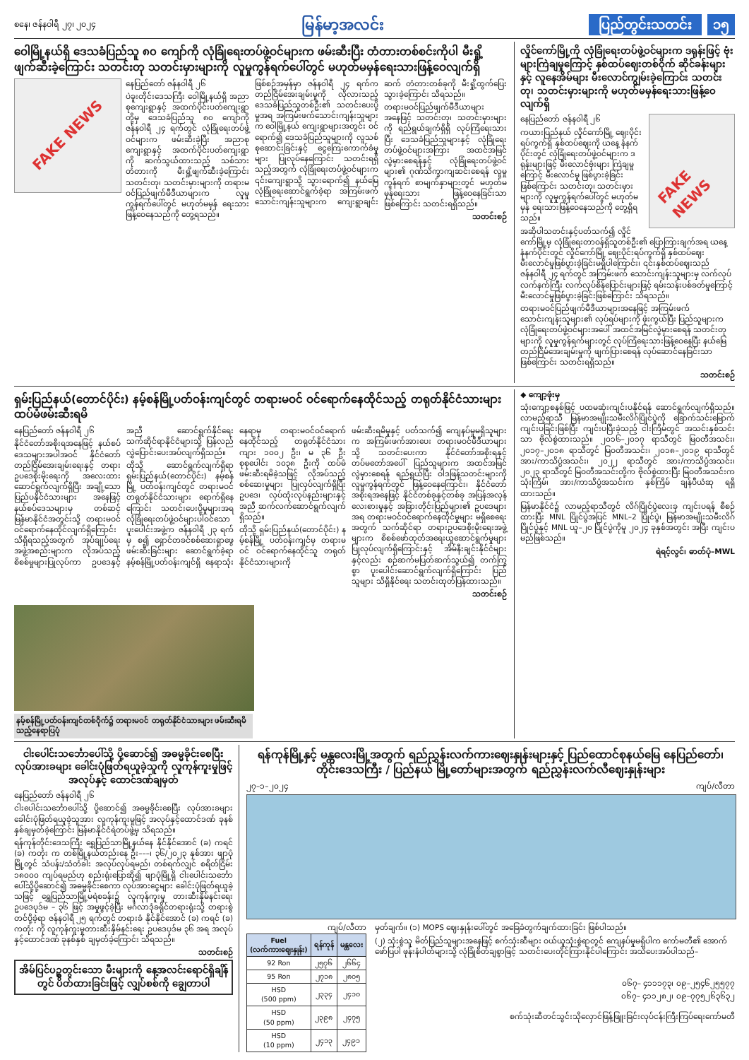စနေ၊ ဇန်နဝါရီ ၂၇၊ ၂၀၂၄ မြန်မာ့အလင်း ပြည်တွင်းသတင်း ၁၅
ဝေါမြို့နယ်ရှိ ဒေသခံပြည်သူ ၈၀ ကျော်ကို လုံခြုံရေးတပ်ဖွဲ့ဝင်များက ဖမ်းဆီးပြီး တံတားတစ်စင်းကိုပါ မီးရှို့ဖျက်ဆီးခဲ့ကြောင်း သတင်းတု သတင်းမှားများကို လူမှုကွန်ရက်ပေါ်တွင် မဟုတ်မမှန်ရေးသားဖြန့်ဝေလျက်ရှိ
FAKE NEWS
နေပြည်တော် ဇန်နဝါရီ ၂၆
ပဲခူးတိုင်းဒေသကြီး ဝေါမြို့နယ်ရှိ အညာစုကျေးရွာနှင့် အထက်ပိုင်းပတ်ကျေးရွာတို့မှ ဒေသခံပြည်သူ ၈၀ ကျော်ကို ဇန်နဝါရီ ၂၄ ရက်တွင် လုံခြုံရေးတပ်ဖွဲ့ဝင်များက ဖမ်းဆီးခဲ့ပြီး အညာစုကျေးရွာနှင့် အထက်ပိုင်းပတ်ကျေးရွာကို ဆက်သွယ်ထားသည့် သစ်သားတံတားကို မီးရှို့ဖျက်ဆီးခဲ့ကြောင်း သတင်းတု၊ သတင်းမှားများကို တရားမဝင်ပြည်ဖျက်မီဒီယာများက လူမှုကွန်ရက်ပေါ်တွင် မဟုတ်မမှန် ရေးသားဖြန့်ဝေနေသည်ကို တွေ့ရသည်။
ဖြစ်စဉ်အမှန်မှာ ဇန်နဝါရီ ၂၄ ရက်က တည်ငြိမ်အေးချမ်းမှုကို လိုလားသည့် ဒေသခံပြည်သူတစ်ဦး၏ သတင်းပေးပို့မှုအရ အကြမ်းဖက်သောင်းကျန်းသူများက ဝေါမြို့နယ် ကျေးရွာများအတွင်း ဝင်ရောက်၍ ဒေသခံပြည်သူများကို လူသစ်စုဆောင်းခြင်းနှင့် ငွေကြေးကောက်ခံမှုများ ပြုလုပ်နေကြောင်း သတင်းရရှိသည့်အတွက် လုံခြုံရေးတပ်ဖွဲ့ဝင်များက ၎င်းကျေးရွာသို့ သွားရောက်၍ နယ်မြေလုံခြုံရေးဆောင်ရွက်ခဲ့ရာ အကြမ်းဖက်သောင်းကျန်းသူများက ကျေးရွာချင်းဆက် တံတားတစ်ခုကို မီးရှို့ထွက်ပြေးသွားခဲ့ကြောင်း သိရသည်။
တရားမဝင်ပြည်ဖျက်မီဒီယာများအနေဖြင့် သတင်းတု၊ သတင်းမှားများကို ရည်ရွယ်ချက်ရှိရှိ လုပ်ကြံရေးသားပြီး ဒေသခံပြည်သူများနှင့် လုံခြုံရေးတပ်ဖွဲ့ဝင်များအကြား အထင်အမြင်လွဲမှားစေရန်နှင့် လုံခြုံရေးတပ်ဖွဲ့ဝင်များ၏ ဂုဏ်သိက္ခာကျဆင်းစေရန် လူမှုကွန်ရက် စာမျက်နှာများတွင် မဟုတ်မမှန်ရေးသား ဖြန့်ဝေနေခြင်းသာဖြစ်ကြောင်း သတင်းရရှိသည်။
သတင်းစဉ်
လှိုင်ကော်မြို့ကို လုံခြုံရေးတပ်ဖွဲ့ဝင်များက ဒရုန်းဖြင့် ဗုံးများကြဲချမှုကြောင့် နှစ်ထပ်ဈေးတစ်ဝိုက် ဆိုင်ခန်းများနှင့် လူနေအိမ်များ မီးလောင်ကျွမ်းခဲ့ကြောင်း သတင်းတု၊ သတင်းမှားများကို မဟုတ်မမှန်ရေးသားဖြန့်ဝေလျက်ရှိ
FAKE NEWS
နေပြည်တော် ဇန်နဝါရီ ၂၆
ကယားပြည်နယ် လှိုင်ကော်မြို့ ဈေးပိုင်းရပ်ကွက်ရှိ နှစ်ထပ်ဈေးကို ယနေ့ နံနက်ပိုင်းတွင် လုံခြုံရေးတပ်ဖွဲ့ဝင်များက ဒရုန်းများဖြင့် မီးလောင်ဗုံးများ ကြဲချမှုကြောင့် မီးလောင်မှု ဖြစ်ပွားခဲ့ခြင်းဖြစ်ကြောင်း သတင်းတု၊ သတင်းမှားများကို လူမှုကွန်ရက်ပေါ်တွင် မဟုတ်မမှန် ရေးသားဖြန့်ဝေနေသည်ကို တွေ့ရှိရသည်။
အဆိုပါသတင်းနှင့်ပတ်သက်၍ လှိုင်ကော်မြို့မှ လုံခြုံရေးတာဝန်ရှိသူတစ်ဦး၏ ပြောကြားချက်အရ ယနေ့ နံနက်ပိုင်းတွင် လှိုင်ကော်မြို့ ဈေးပိုင်းရပ်ကွက်ရှိ နှစ်ထပ်ဈေး မီးလောင်မှုဖြစ်ပွားခဲ့ခြင်းမရှိပါကြောင်း၊ ၎င်းနှစ်ထပ်ဈေးသည် ဇန်နဝါရီ ၂၄ ရက်တွင် အကြမ်းဖက် သောင်းကျန်းသူများမှ လက်လုပ်လက်နက်ကြီး လက်လုပ်စိန်ပြောင်းများဖြင့် ရမ်းသန်းပစ်ခတ်မှုကြောင့် မီးလောင်မှုဖြစ်ပွားခဲ့ခြင်းဖြစ်ကြောင်း သိရသည်။
တရားမဝင်ပြည်ဖျက်မီဒီယာများအနေဖြင့် အကြမ်းဖက်သောင်းကျန်းသူများ၏ လုပ်ရပ်များကို ဖုံးကွယ်ပြီး ပြည်သူများက လုံခြုံရေးတပ်ဖွဲ့ဝင်များအပေါ် အထင်အမြင်လွဲမှားစေရန် သတင်းတုများကို လူမှုကွန်ရက်များတွင် လုပ်ကြံရေးသားဖြန့်ဝေနေပြီး နယ်မြေတည်ငြိမ်အေးချမ်းမှုကို ဖျက်ပြားစေရန် လုပ်ဆောင်နေခြင်းသာဖြစ်ကြောင်း သတင်းရရှိသည်။
သတင်းစဉ်
ရှမ်းပြည်နယ်(တောင်ပိုင်း) နမ့်စန်မြို့ပတ်ဝန်းကျင်တွင် တရားမဝင် ဝင်ရောက်နေထိုင်သည့် တရုတ်နိုင်ငံသားများ ထပ်မံဖမ်းဆီးရမိ
နေပြည်တော် ဇန်နဝါရီ ၂၆
နိုင်ငံတော်အစိုးရအနေဖြင့် နယ်စပ်ဒေသများအပါအဝင် နိုင်ငံတော်တည်ငြိမ်အေးချမ်းရေးနှင့် တရားဥပဒေစိုးမိုးရေးကို အလေးထားဆောင်ရွက်လျက်ရှိပြီး အချို့သော ပြည်ပနိုင်ငံသားများ အနေဖြင့် နယ်စပ်ဒေသများမှ တစ်ဆင့် မြန်မာနိုင်ငံအတွင်းသို့ တရားမဝင် ဝင်ရောက်နေထိုင်လျက်ရှိကြောင်း သိရှိရသည့်အတွက် အုပ်ချုပ်ရေးအဖွဲ့အစည်းများက လိုအပ်သည့် စိစစ်မှုများပြုလုပ်ကာ ဥပဒေနှင့်အညီ ဆောင်ရွက်နိုင်ရေး သက်ဆိုင်ရာနိုင်ငံများသို့ ပြန်လည်လွှဲပြောင်းပေးအပ်လျက်ရှိသည်။
ထိုသို့ ဆောင်ရွက်လျက်ရှိရာ ရှမ်းပြည်နယ်(တောင်ပိုင်း) နမ့်စန်မြို့ ပတ်ဝန်းကျင်တွင် တရားမဝင် တရုတ်နိုင်ငံသားများ ရောက်ရှိနေကြောင်း သတင်းပေးပို့မှုများအရ လုံခြုံရေးတပ်ဖွဲ့ဝင်များပါဝင်သော ပူးပေါင်းအဖွဲ့က ဇန်နဝါရီ ၂၃ ရက်မှ စ၍ ရှောင်တခင်စစ်ဆေးရှာဖွေဖမ်းဆီးခြင်းများ ဆောင်ရွက်ခဲ့ရာ နမ့်စန်မြို့ပတ်ဝန်းကျင်ရှိ နေရာသုံးနေရာမှ တရားမဝင်ဝင်ရောက်နေထိုင်သည့် တရုတ်နိုင်ငံသား ကျား ၁၀၀၂ ဦး၊ မ ၃၆ ဦး စုစုပေါင်း ၁၀၃၈ ဦးကို ထပ်မံဖမ်းဆီးရမိခဲ့သဖြင့် လိုအပ်သည့် စစ်ဆေးမှုများ ပြုလုပ်လျက်ရှိပြီး ဥပဒေ၊ လုပ်ထုံးလုပ်နည်းများနှင့်အညီ ဆက်လက်ဆောင်ရွက်လျက်ရှိသည်။
ထိုသို့ ရှမ်းပြည်နယ်(တောင်ပိုင်း) နမ့်စန်မြို့ ပတ်ဝန်းကျင်မှ တရားမဝင် ဝင်ရောက်နေထိုင်သူ တရုတ်နိုင်ငံသားများကို
ဖမ်းဆီးရမိမှုနှင့် ပတ်သက်၍ ကျေနပ်မှုမရှိသူများက အကြမ်းဖက်အားပေး တရားမဝင်မီဒီယာများသို့ သတင်းပေးကာ နိုင်ငံတော်အစိုးရနှင့် တပ်မတော်အပေါ် ပြည်သူများက အထင်အမြင်လွဲမှားစေရန် ရည်ရွယ်ပြီး ဝါဒဖြန့်သတင်းများကို လူမှုကွန်ရက်တွင် ဖြန့်ဝေနေကြောင်း၊ နိုင်ငံတော်အစိုးရအနေဖြင့် နိုင်ငံတစ်ခုနှင့်တစ်ခု အပြန်အလှန်လေးစားမှုနှင့် အခြားတိုင်းပြည်များ၏ ဥပဒေများအရ တရားမဝင်ဝင်ရောက်နေထိုင်မှုများ မရှိစေရေးအတွက် သက်ဆိုင်ရာ တရားဥပဒေစိုးမိုးရေးအဖွဲ့များက စိစစ်ဖော်ထုတ်အရေးယူဆောင်ရွက်မှုများ ပြုလုပ်လျက်ရှိကြောင်းနှင့် အိမ်နီးချင်းနိုင်ငံများနှင့်လည်း စဉ်ဆက်မပြတ်ဆက်သွယ်၍ တက်ကြွစွာ ပူးပေါင်းဆောင်ရွက်လျက်ရှိကြောင်း ပြည်သူများ သိရှိနိုင်ရေး သတင်းထုတ်ပြန်ထားသည်။
သတင်းစဉ်
နမ့်စန်မြို့ပတ်ဝန်းကျင်တစ်ဝိုက်၌ တရားမဝင် တရုတ်နိုင်ငံသားများ ဖမ်းဆီးရမိသည့်နေရာပြပုံ
◆ ကျော့ဖုံးမှ
သုံးကျော့စနစ်ဖြင့် ပထမဆုံးကျင်းပနိုင်ရန် ဆောင်ရွက်လျက်ရှိသည်။ လာမည့်ရာသီ မြန်မာအမျိုးသမီးလိဂ်ပြိုင်ပွဲကို ခြောက်သင်းမြောက် ကျင်းပခြင်းဖြစ်ပြီး ကျင်းပပြီးခဲ့သည့် ငါးကြိမ်တွင် အသင်းနှစ်သင်းသာ ဗိုလ်စွဲထားသည်။ ၂၀၁၆–၂၀၁၇ ရာသီတွင် မြဝတီအသင်း၊ ၂၀၁၇–၂၀၁၈ ရာသီတွင် မြဝတီအသင်း၊ ၂၀၁၈–၂၀၁၉ ရာသီတွင် အား/ကာသိပ္ပံအသင်း၊ ၂၀၂၂ ရာသီတွင် အား/ကာသိပ္ပံအသင်း၊ ၂၀၂၃ ရာသီတွင် မြဝတီအသင်းတို့က ဗိုလ်စွဲထားပြီး မြဝတီအသင်းက သုံးကြိမ်၊ အား/ကာသိပ္ပံအသင်းက နှစ်ကြိမ် ချန်ပီယံဆု ရရှိထားသည်။
မြန်မာနိုင်ငံ၌ လာမည့်ရာသီတွင် လိဂ်ပြိုင်ပွဲလေးခု ကျင်းပရန် စီစဉ်ထားပြီး MNL ပြိုင်ပွဲအပြင် MNL–2 ပြိုင်ပွဲ၊ မြန်မာအမျိုးသမီးလိဂ်ပြိုင်ပွဲနှင့် MNL ယူ–၂၀ ပြိုင်ပွဲကိုမူ ၂၀၂၄ ခုနှစ်အတွင်း အပြီး ကျင်းပမည်ဖြစ်သည်။
ရဲရင့်လွင်၊ ဓာတ်ပုံ–MWL
ငါးပေါင်းသင်္ဘောပေါ်သို့ ပို့ဆောင်၍ အဓမ္မခိုင်းစေပြီး လုပ်အားခများ ခေါင်းပုံဖြတ်ရယူခဲ့သူကို လူကုန်ကူးမှုဖြင့် အလုပ်နှင့် ထောင်ဒဏ်ချမှတ်
နေပြည်တော် ဇန်နဝါရီ ၂၆
ငါးပေါင်းသင်္ဘောပေါ်သို့ ပို့ဆောင်၍ အဓမ္မခိုင်းစေပြီး လုပ်အားခများ ခေါင်းပုံဖြတ်ရယူခဲ့သူအား လူကုန်ကူးမှုဖြင့် အလုပ်နှင့်ထောင်ဒဏ် ခုနစ်နှစ်ချမှတ်ခဲ့ကြောင်း မြန်မာနိုင်ငံရဲတပ်ဖွဲ့မှ သိရသည်။
ရန်ကုန်တိုင်းဒေသကြီး ရွှေပြည်သာမြို့နယ်နေ နိုင်နိုင်အောင် (ခ) ကရင် (ခ) ကတုံး က တစ်မြို့နယ်တည်းနေ ဦး–––၊ ၃၆/၂၀၂၃ နှစ်အား ဖျာပုံမြို့တွင် သံပန်း/သံတံခါး အလုပ်လုပ်ရမည်၊ တစ်ရက်လျှင် စရိတ်ငြိမ်း ၁၈၀၀၀ ကျပ်ရမည်ဟု စည်းရုံးပြောဆို၍ ဖျာပုံမြို့ရှိ ငါးပေါင်းသင်္ဘောပေါ်သို့ပို့ဆောင်၍ အဓမ္မခိုင်းစေကာ လုပ်အားငွေများ ခေါင်းပုံဖြတ်ရယူခဲ့သဖြင့် ရွှေပြည်သာမြို့မရဲစခန်း၌ လူကုန်ကူးမှု တားဆီးနှိမ်နင်းရေးဥပဒေပုဒ်မ – ၃၆ ဖြင့် အမှုဖွင့်ခဲ့ပြီး မင်္ဂလာဒုံခရိုင်တရားရုံးသို့ တရားစွဲတင်ပို့ခဲ့ရာ ဇန်နဝါရီ ၂၅ ရက်တွင် တရားခံ နိုင်နိုင်အောင် (ခ) ကရင် (ခ) ကတုံး ကို လူကုန်ကူးမှုတားဆီးနှိမ်နင်းရေး ဥပဒေပုဒ်မ ၃၆ အရ အလုပ်နှင့်ထောင်ဒဏ် ခုနစ်နှစ် ချမှတ်ခဲ့ကြောင်း သိရသည်။
သတင်းစဉ်
အိမ်ပြင်ပဥ္စတွင်းသော မီးများကို နေ့အလင်းရောင်ရှိချိန်တွင် ပိတ်ထားခြင်းဖြင့် လျှပ်စစ်ကို ချွေတာပါ
ရန်ကုန်မြို့နှင့် မန္တလေးမြို့အတွက် ရည်ညွှန်းလက်ကားဈေးနှုန်းများနှင့် ပြည်ထောင်စုနယ်မြေ နေပြည်တော်၊ တိုင်းဒေသကြီး / ပြည်နယ် မြို့တော်များအတွက် ရည်ညွှန်းလက်လီဈေးနှုန်းများ
၂၇–၁–၂၀၂၄ ကျပ်/လီတာ
ကျပ်/လီတာ
| Fuel (လက်ကားဈေးနှုန်း) | ရန်ကုန် | မန္တလေး |
| --- | --- | --- |
| 92 Ron | ၂၅၇၆ | ၂၆၆၄ |
| 95 Ron | ၂၇၁၈ | ၂၈၀၅ |
| HSD (500 ppm) | ၂၃၃၄ | ၂၄၁၀ |
| HSD (50 ppm) | ၂၃၉၈ | ၂၄၇၅ |
| HSD (10 ppm) | ၂၄၁၃ | ၂၄၉၁ |
မှတ်ချက်။ (၁) MOPS ဈေးနှုန်းပေါ်တွင် အခြေခံတွက်ချက်ထားခြင်း ဖြစ်ပါသည်။
(၂) သုံးစွဲသူ မိတ်ပြည်သူများအနေဖြင့် စက်သုံးဆီများ ဝယ်ယူသုံးစွဲရာတွင် ကျေနပ်မှုမရှိပါက ကော်မတီ၏ အောက်ဖော်ပြပါ ဖုန်းနံပါတ်များသို့ လုံခြုံစိတ်ချစွာဖြင့် သတင်းပေးတိုင်ကြားနိုင်ပါကြောင်း အသိပေးအပ်ပါသည်–
၀၆၇– ၄၁၁၁၇၃၊ ၀၉–၂၅၄၆၂၅၅၇၇
၀၆၇– ၄၁၁၂၈၂၊ ၀၉–၇၇၅၂၆၃၆၃၂
စက်သုံးဆီတင်သွင်းသိုလှောင်ဖြန့်ဖြူးခြင်းလုပ်ငန်းကြီးကြပ်ရေးကော်မတီ